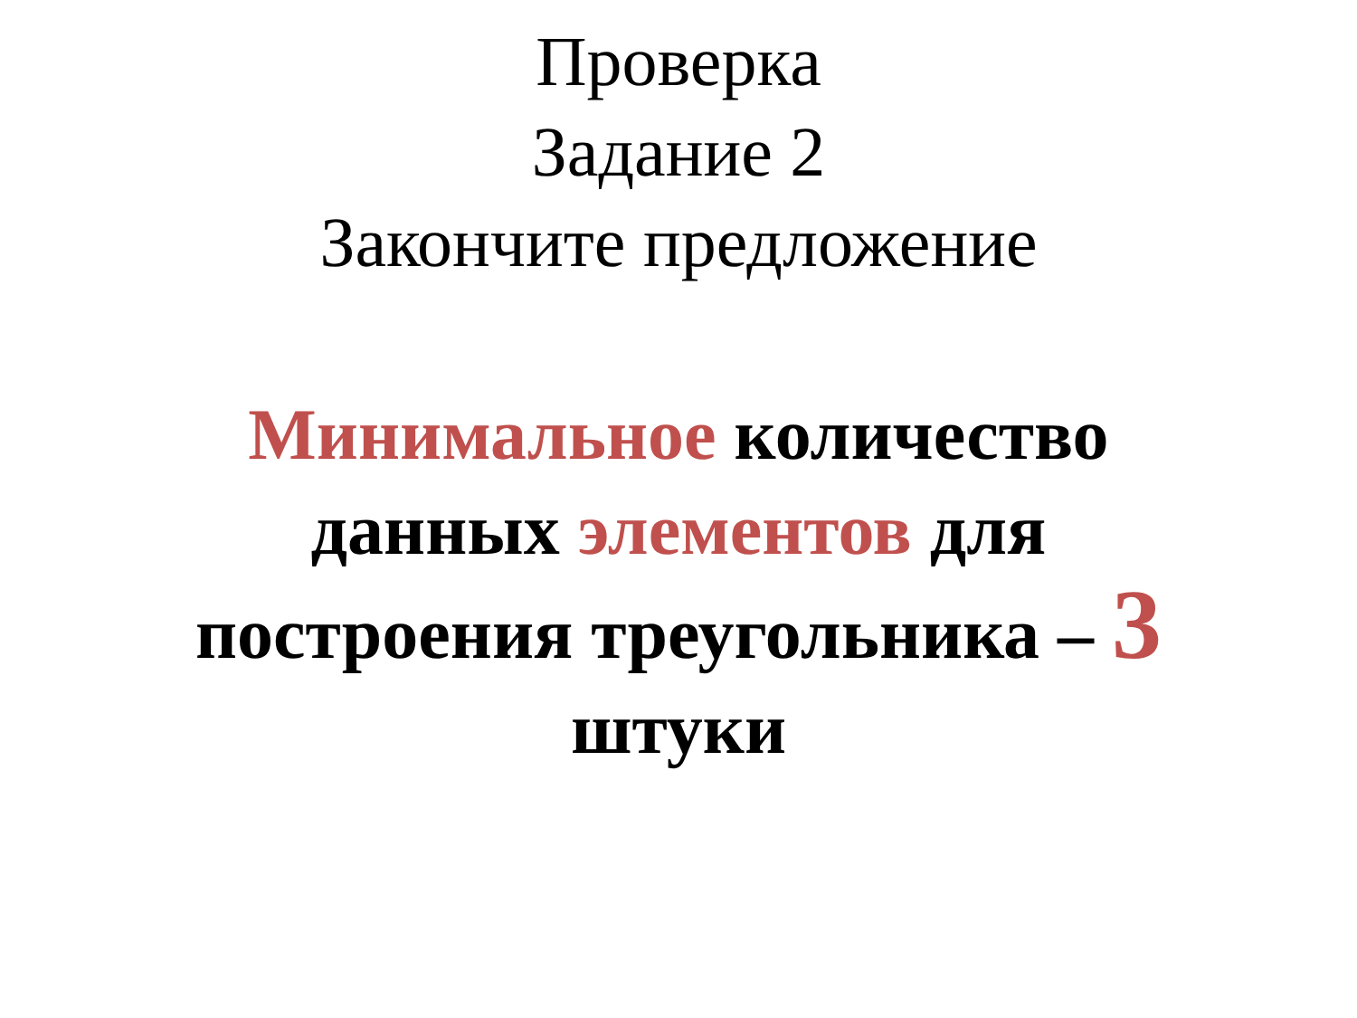Проверка
Задание 2
Закончите предложение
Минимальное количество
данных элементов для
построения треугольника – 3
штуки